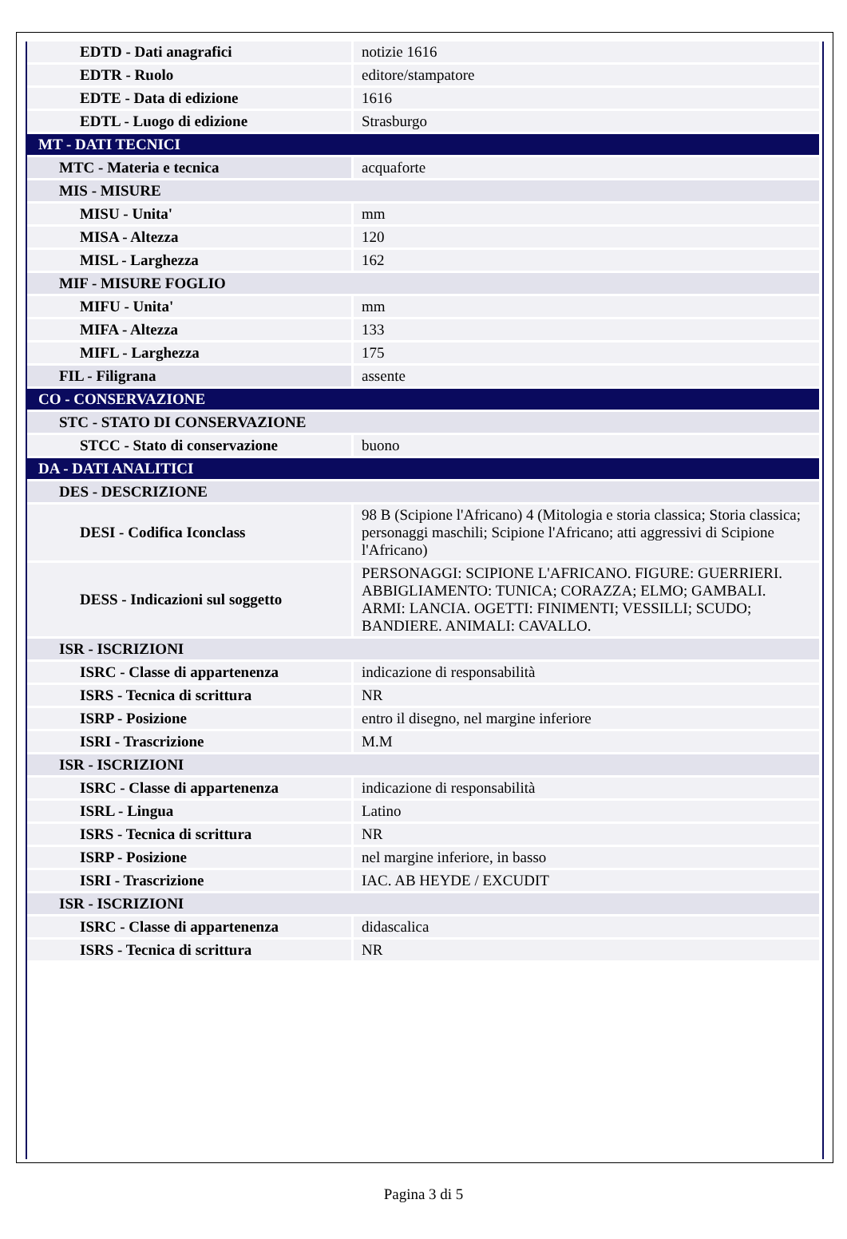| EDTD - Dati anagrafici | notizie 1616 |
| EDTR - Ruolo | editore/stampatore |
| EDTE - Data di edizione | 1616 |
| EDTL - Luogo di edizione | Strasburgo |
| MT - DATI TECNICI | |
| MTC - Materia e tecnica | acquaforte |
| MIS - MISURE | |
| MISU - Unita' | mm |
| MISA - Altezza | 120 |
| MISL - Larghezza | 162 |
| MIF - MISURE FOGLIO | |
| MIFU - Unita' | mm |
| MIFA - Altezza | 133 |
| MIFL - Larghezza | 175 |
| FIL - Filigrana | assente |
| CO - CONSERVAZIONE | |
| STC - STATO DI CONSERVAZIONE | |
| STCC - Stato di conservazione | buono |
| DA - DATI ANALITICI | |
| DES - DESCRIZIONE | |
| DESI - Codifica Iconclass | 98 B (Scipione l'Africano) 4 (Mitologia e storia classica; Storia classica; personaggi maschili; Scipione l'Africano; atti aggressivi di Scipione l'Africano) |
| DESS - Indicazioni sul soggetto | PERSONAGGI: SCIPIONE L'AFRICANO. FIGURE: GUERRIERI. ABBIGLIAMENTO: TUNICA; CORAZZA; ELMO; GAMBALI. ARMI: LANCIA. OGETTI: FINIMENTI; VESSILLI; SCUDO; BANDIERE. ANIMALI: CAVALLO. |
| ISR - ISCRIZIONI | |
| ISRC - Classe di appartenenza | indicazione di responsabilità |
| ISRS - Tecnica di scrittura | NR |
| ISRP - Posizione | entro il disegno, nel margine inferiore |
| ISRI - Trascrizione | M.M |
| ISR - ISCRIZIONI | |
| ISRC - Classe di appartenenza | indicazione di responsabilità |
| ISRL - Lingua | Latino |
| ISRS - Tecnica di scrittura | NR |
| ISRP - Posizione | nel margine inferiore, in basso |
| ISRI - Trascrizione | IAC. AB HEYDE / EXCUDIT |
| ISR - ISCRIZIONI | |
| ISRC - Classe di appartenenza | didascalica |
| ISRS - Tecnica di scrittura | NR |
Pagina 3 di 5